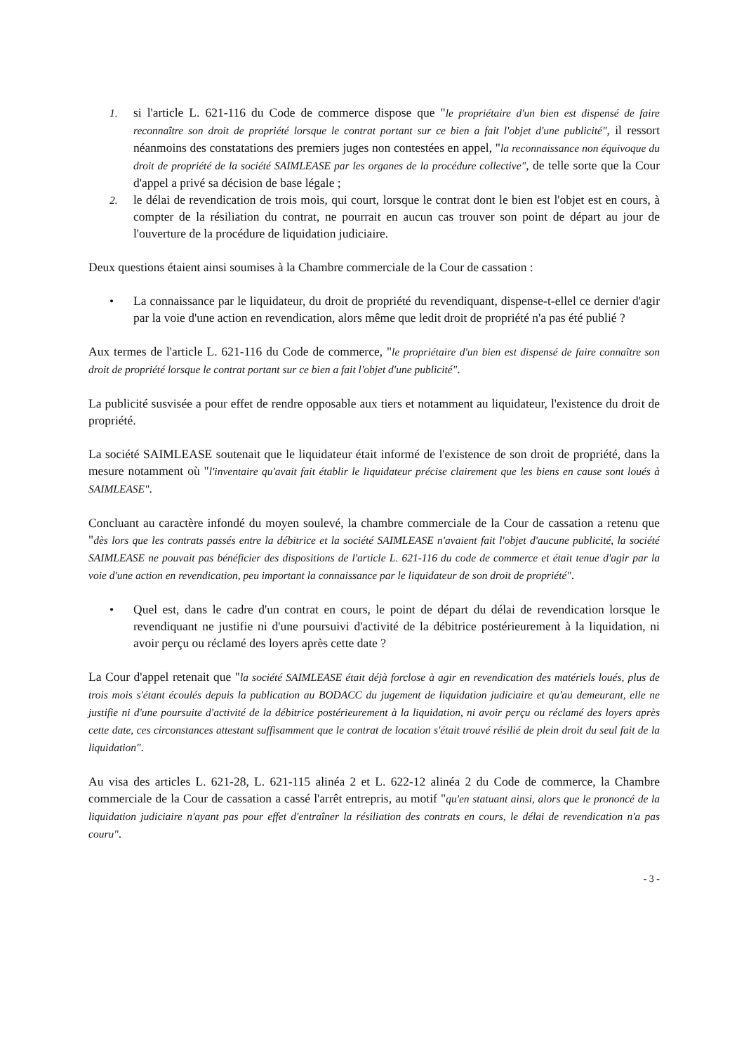1. si l'article L. 621-116 du Code de commerce dispose que "le propriétaire d'un bien est dispensé de faire reconnaître son droit de propriété lorsque le contrat portant sur ce bien a fait l'objet d'une publicité", il ressort néanmoins des constatations des premiers juges non contestées en appel, "la reconnaissance non équivoque du droit de propriété de la société SAIMLEASE par les organes de la procédure collective", de telle sorte que la Cour d'appel a privé sa décision de base légale ;
2. le délai de revendication de trois mois, qui court, lorsque le contrat dont le bien est l'objet est en cours, à compter de la résiliation du contrat, ne pourrait en aucun cas trouver son point de départ au jour de l'ouverture de la procédure de liquidation judiciaire.
Deux questions étaient ainsi soumises à la Chambre commerciale de la Cour de cassation :
• La connaissance par le liquidateur, du droit de propriété du revendiquant, dispense-t-ellel ce dernier d'agir par la voie d'une action en revendication, alors même que ledit droit de propriété n'a pas été publié ?
Aux termes de l'article L. 621-116 du Code de commerce, "le propriétaire d'un bien est dispensé de faire connaître son droit de propriété lorsque le contrat portant sur ce bien a fait l'objet d'une publicité".
La publicité susvisée a pour effet de rendre opposable aux tiers et notamment au liquidateur, l'existence du droit de propriété.
La société SAIMLEASE soutenait que le liquidateur était informé de l'existence de son droit de propriété, dans la mesure notamment où "l'inventaire qu'avait fait établir le liquidateur précise clairement que les biens en cause sont loués à SAIMLEASE".
Concluant au caractère infondé du moyen soulevé, la chambre commerciale de la Cour de cassation a retenu que "dès lors que les contrats passés entre la débitrice et la société SAIMLEASE n'avaient fait l'objet d'aucune publicité, la société SAIMLEASE ne pouvait pas bénéficier des dispositions de l'article L. 621-116 du code de commerce et était tenue d'agir par la voie d'une action en revendication, peu important la connaissance par le liquidateur de son droit de propriété".
• Quel est, dans le cadre d'un contrat en cours, le point de départ du délai de revendication lorsque le revendiquant ne justifie ni d'une poursuivi d'activité de la débitrice postérieurement à la liquidation, ni avoir perçu ou réclamé des loyers après cette date ?
La Cour d'appel retenait que "la société SAIMLEASE était déjà forclose à agir en revendication des matériels loués, plus de trois mois s'étant écoulés depuis la publication au BODACC du jugement de liquidation judiciaire et qu'au demeurant, elle ne justifie ni d'une poursuite d'activité de la débitrice postérieurement à la liquidation, ni avoir perçu ou réclamé des loyers après cette date, ces circonstances attestant suffisamment que le contrat de location s'était trouvé résilié de plein droit du seul fait de la liquidation".
Au visa des articles L. 621-28, L. 621-115 alinéa 2 et L. 622-12 alinéa 2 du Code de commerce, la Chambre commerciale de la Cour de cassation a cassé l'arrêt entrepris, au motif "qu'en statuant ainsi, alors que le prononcé de la liquidation judiciaire n'ayant pas pour effet d'entraîner la résiliation des contrats en cours, le délai de revendication n'a pas couru".
- 3 -